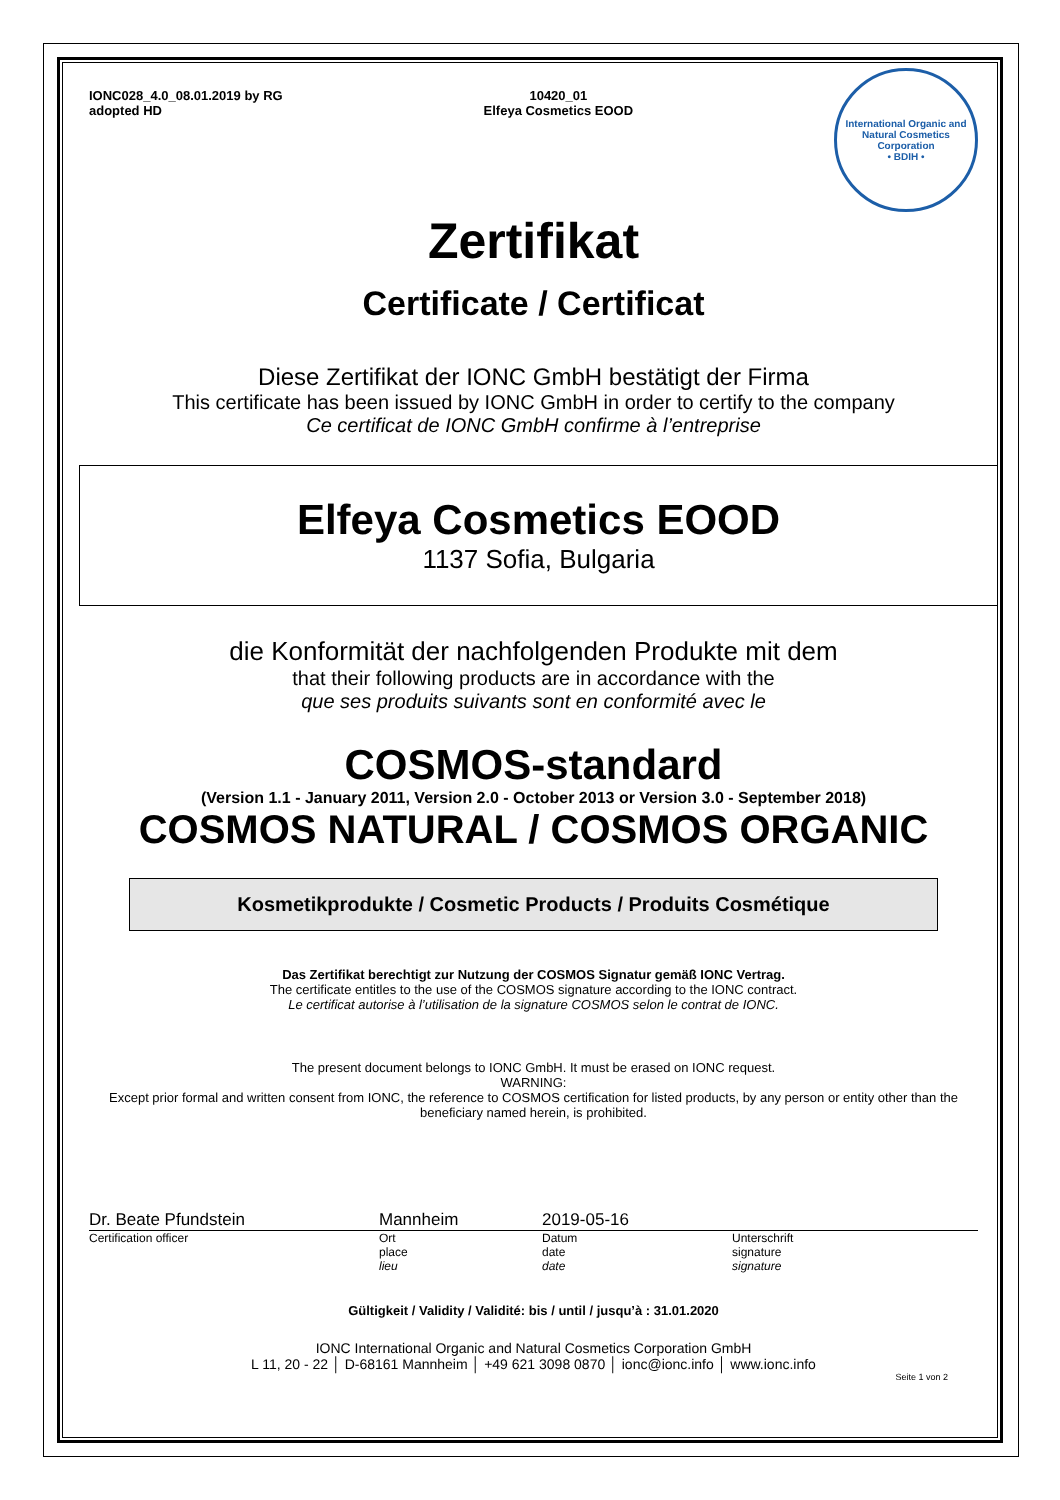IONC028_4.0_08.01.2019 by RG
adopted HD
10420_01
Elfeya Cosmetics EOOD
International Organic and Natural Cosmetics Corporation
• BDIH •
Zertifikat
Certificate / Certificat
Diese Zertifikat der IONC GmbH bestätigt der Firma
This certificate has been issued by IONC GmbH in order to certify to the company
Ce certificat de IONC GmbH confirme à l’entreprise
Elfeya Cosmetics EOOD
1137 Sofia, Bulgaria
die Konformität der nachfolgenden Produkte mit dem
that their following products are in accordance with the
que ses produits suivants sont en conformité avec le
COSMOS-standard
(Version 1.1 - January 2011, Version 2.0 - October 2013 or Version 3.0 - September 2018)
COSMOS NATURAL / COSMOS ORGANIC
Kosmetikprodukte / Cosmetic Products / Produits Cosmétique
Das Zertifikat berechtigt zur Nutzung der COSMOS Signatur gemäß IONC Vertrag.
The certificate entitles to the use of the COSMOS signature according to the IONC contract.
Le certificat autorise à l’utilisation de la signature COSMOS selon le contrat de IONC.
The present document belongs to IONC GmbH. It must be erased on IONC request.
WARNING:
Except prior formal and written consent from IONC, the reference to COSMOS certification for listed products, by any person or entity other than the beneficiary named herein, is prohibited.
Dr. Beate Pfundstein Mannheim 2019-05-16
Certification officer Ort
place
lieu Datum
date
date Unterschrift
signature
signature
Gültigkeit / Validity / Validité: bis / until / jusqu’à : 31.01.2020
IONC International Organic and Natural Cosmetics Corporation GmbH
L 11, 20 - 22 │ D-68161 Mannheim │ +49 621 3098 0870 │ ionc@ionc.info │ www.ionc.info
Seite 1 von 2